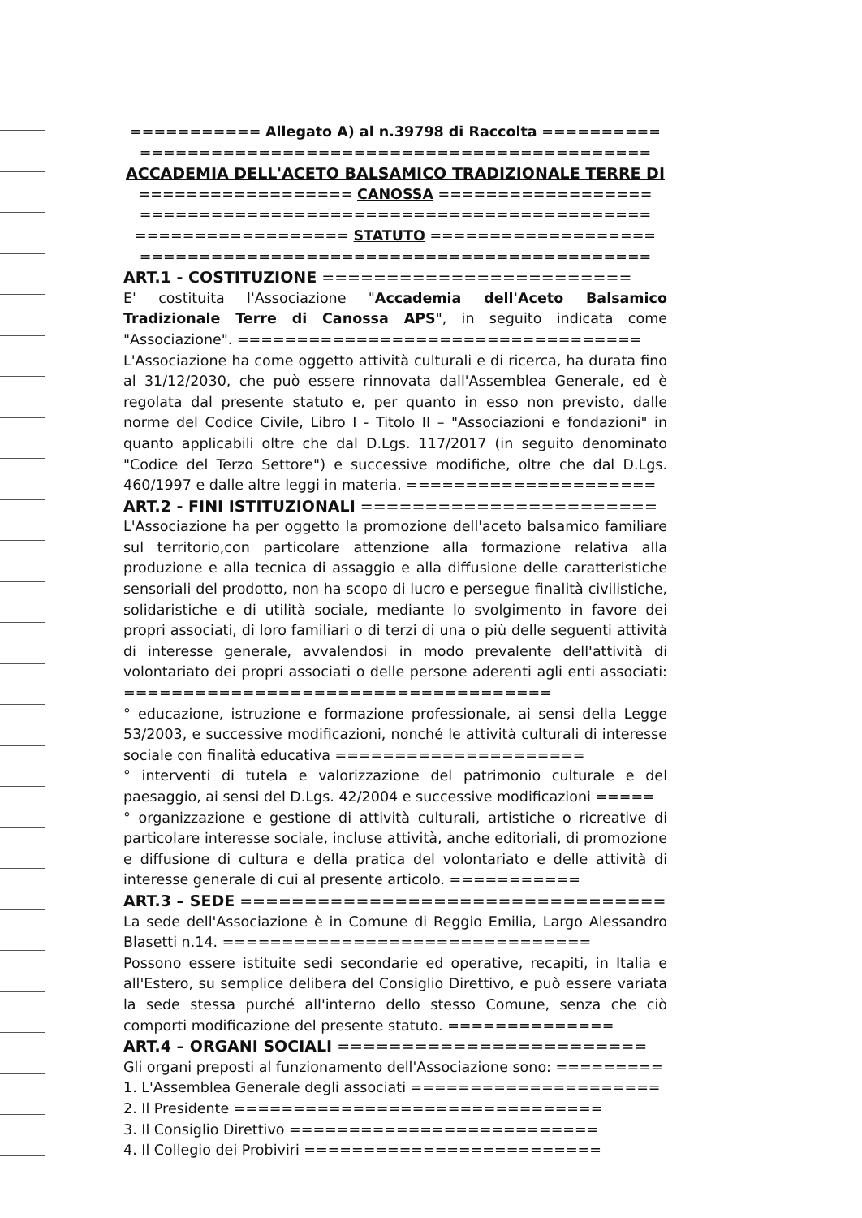=========== Allegato A) al n.39798 di Raccolta ==========
===========================================
ACCADEMIA DELL'ACETO BALSAMICO TRADIZIONALE TERRE DI
================== CANOSSA ==================
===========================================
================== STATUTO ===================
===========================================
ART.1 - COSTITUZIONE ========================
E' costituita l'Associazione "Accademia dell'Aceto Balsamico Tradizionale Terre di Canossa APS", in seguito indicata come "Associazione". ==================================
L'Associazione ha come oggetto attività culturali e di ricerca, ha durata fino al 31/12/2030, che può essere rinnovata dall'Assemblea Generale, ed è regolata dal presente statuto e, per quanto in esso non previsto, dalle norme del Codice Civile, Libro I - Titolo II – "Associazioni e fondazioni" in quanto applicabili oltre che dal D.Lgs. 117/2017 (in seguito denominato "Codice del Terzo Settore") e successive modifiche, oltre che dal D.Lgs. 460/1997 e dalle altre leggi in materia. =====================
ART.2 - FINI ISTITUZIONALI =======================
L'Associazione ha per oggetto la promozione dell'aceto balsamico familiare sul territorio,con particolare attenzione alla formazione relativa alla produzione e alla tecnica di assaggio e alla diffusione delle caratteristiche sensoriali del prodotto, non ha scopo di lucro e persegue finalità civilistiche, solidaristiche e di utilità sociale, mediante lo svolgimento in favore dei propri associati, di loro familiari o di terzi di una o più delle seguenti attività di interesse generale, avvalendosi in modo prevalente dell'attività di volontariato dei propri associati o delle persone aderenti agli enti associati: ====================================
° educazione, istruzione e formazione professionale, ai sensi della Legge 53/2003, e successive modificazioni, nonché le attività culturali di interesse sociale con finalità educativa =====================
° interventi di tutela e valorizzazione del patrimonio culturale e del paesaggio, ai sensi del D.Lgs. 42/2004 e successive modificazioni =====
° organizzazione e gestione di attività culturali, artistiche o ricreative di particolare interesse sociale, incluse attività, anche editoriali, di promozione e diffusione di cultura e della pratica del volontariato e delle attività di interesse generale di cui al presente articolo. ===========
ART.3 – SEDE =================================
La sede dell'Associazione è in Comune di Reggio Emilia, Largo Alessandro Blasetti n.14. ===============================
Possono essere istituite sedi secondarie ed operative, recapiti, in Italia e all'Estero, su semplice delibera del Consiglio Direttivo, e può essere variata la sede stessa purché all'interno dello stesso Comune, senza che ciò comporti modificazione del presente statuto. ==============
ART.4 – ORGANI SOCIALI ========================
Gli organi preposti al funzionamento dell'Associazione sono: =========
1. L'Assemblea Generale degli associati =====================
2. Il Presidente ===============================
3. Il Consiglio Direttivo ==========================
4. Il Collegio dei Probiviri =========================